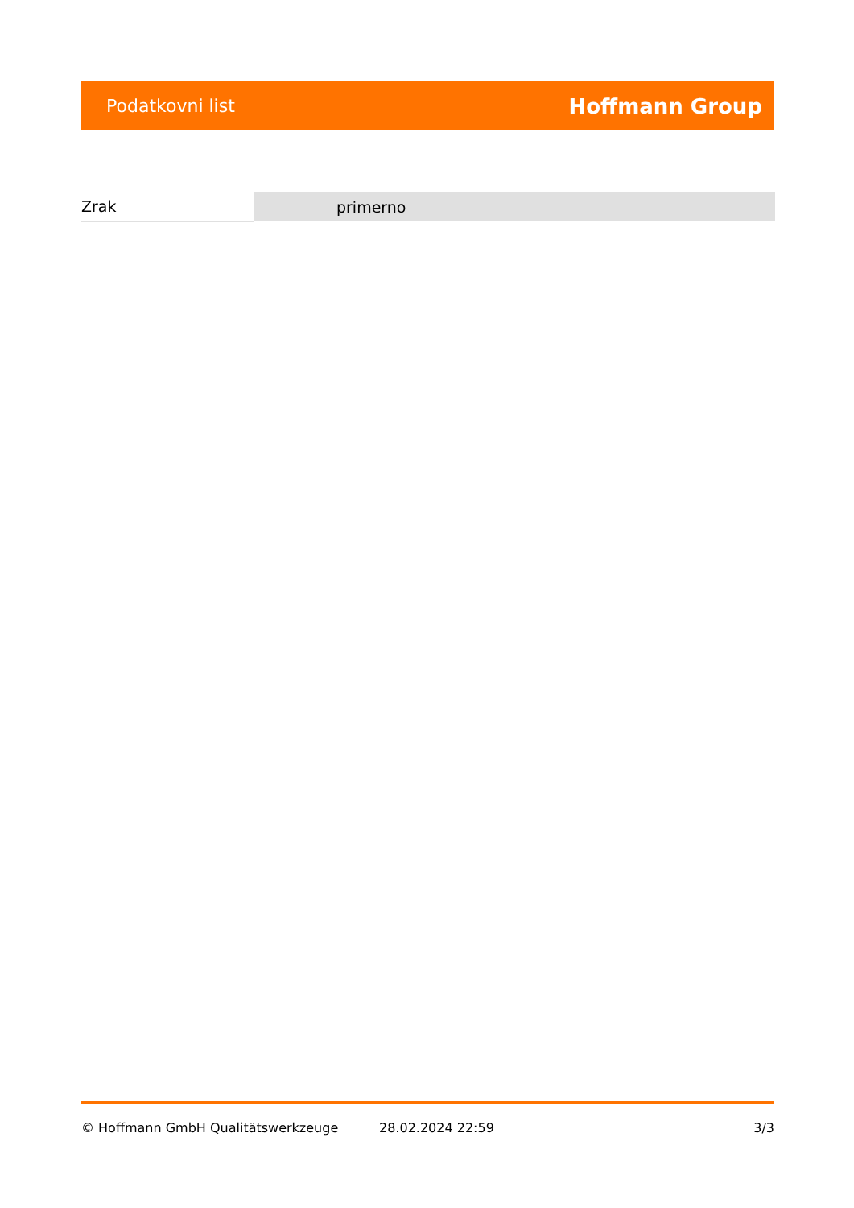Podatkovni list Hoffmann Group
| Zrak | primerno |
© Hoffmann GmbH Qualitätswerkzeuge 28.02.2024 22:59 3/3